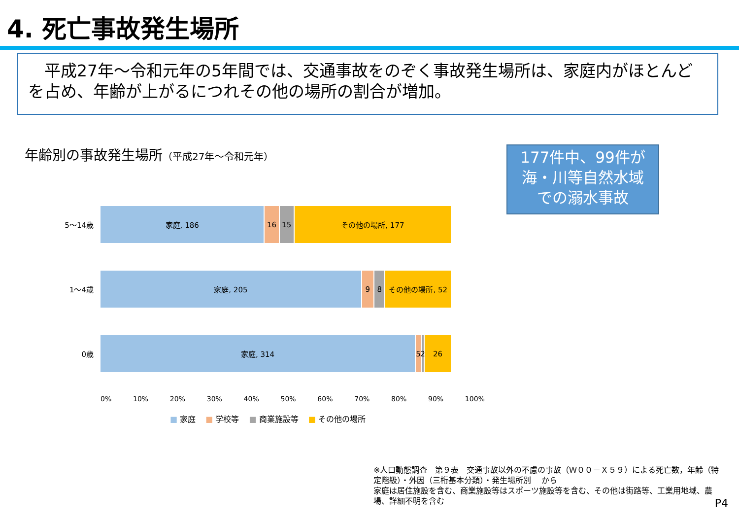4. 死亡事故発生場所
　平成27年～令和元年の5年間では、交通事故をのぞく事故発生場所は、家庭内がほとんどを占め、年齢が上がるにつれその他の場所の割合が増加。
年齢別の事故発生場所（平成27年～令和元年）
177件中、99件が
海・川等自然水域
での溺水事故
5～14歳
家庭, 186 16 15 その他の場所, 177
1～4歳
家庭, 205 9 8 その他の場所, 52
0歳
家庭, 314 5 2 26
0% 10% 20% 30% 40% 50% 60% 70% 80% 90% 100%
■ 家庭 ■ 学校等 ■ 商業施設等 ■ その他の場所
※人口動態調査　第９表　交通事故以外の不慮の事故（Ｗ００－Ｘ５９）による死亡数，年齢（特定階級）・外因（三桁基本分類）・発生場所別　 から
家庭は居住施設を含む、商業施設等はスポーツ施設等を含む、その他は街路等、工業用地域、農場、詳細不明を含む
P4